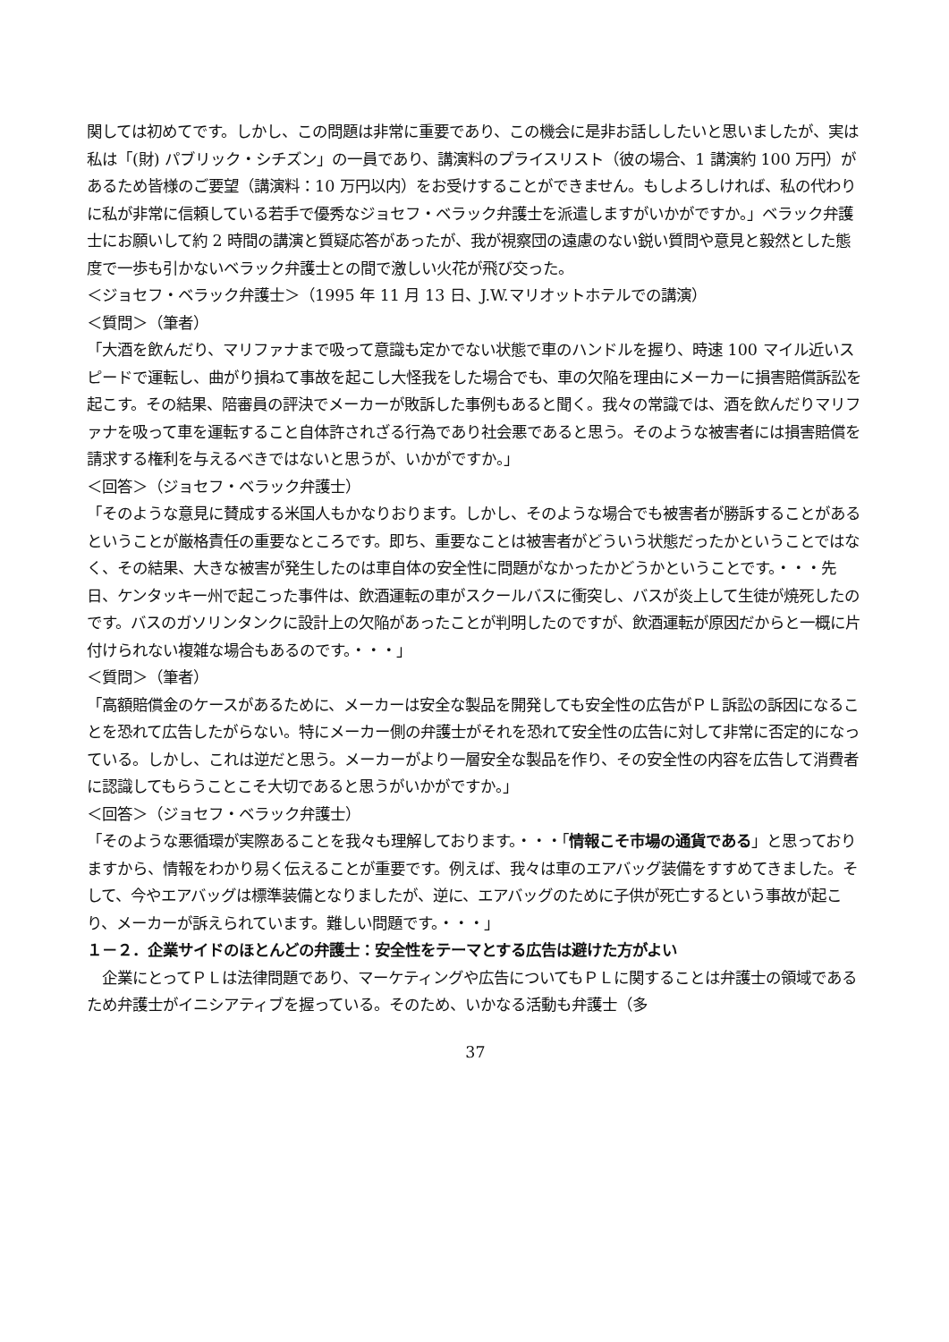関しては初めてです。しかし、この問題は非常に重要であり、この機会に是非お話ししたいと思いましたが、実は私は「(財) パブリック・シチズン」の一員であり、講演料のプライスリスト（彼の場合、1 講演約 100 万円）があるため皆様のご要望（講演料：10 万円以内）をお受けすることができません。もしよろしければ、私の代わりに私が非常に信頼している若手で優秀なジョセフ・ベラック弁護士を派遣しますがいかがですか。」ベラック弁護士にお願いして約 2 時間の講演と質疑応答があったが、我が視察団の遠慮のない鋭い質問や意見と毅然とした態度で一歩も引かないベラック弁護士との間で激しい火花が飛び交った。
＜ジョセフ・ベラック弁護士＞（1995 年 11 月 13 日、J.W.マリオットホテルでの講演）
＜質問＞（筆者）
「大酒を飲んだり、マリファナまで吸って意識も定かでない状態で車のハンドルを握り、時速 100 マイル近いスピードで運転し、曲がり損ねて事故を起こし大怪我をした場合でも、車の欠陥を理由にメーカーに損害賠償訴訟を起こす。その結果、陪審員の評決でメーカーが敗訴した事例もあると聞く。我々の常識では、酒を飲んだりマリファナを吸って車を運転すること自体許されざる行為であり社会悪であると思う。そのような被害者には損害賠償を請求する権利を与えるべきではないと思うが、いかがですか。」
＜回答＞（ジョセフ・ベラック弁護士）
「そのような意見に賛成する米国人もかなりおります。しかし、そのような場合でも被害者が勝訴することがあるということが厳格責任の重要なところです。即ち、重要なことは被害者がどういう状態だったかということではなく、その結果、大きな被害が発生したのは車自体の安全性に問題がなかったかどうかということです。・・・先日、ケンタッキー州で起こった事件は、飲酒運転の車がスクールバスに衝突し、バスが炎上して生徒が焼死したのです。バスのガソリンタンクに設計上の欠陥があったことが判明したのですが、飲酒運転が原因だからと一概に片付けられない複雑な場合もあるのです。・・・」
＜質問＞（筆者）
「高額賠償金のケースがあるために、メーカーは安全な製品を開発しても安全性の広告がＰＬ訴訟の訴因になることを恐れて広告したがらない。特にメーカー側の弁護士がそれを恐れて安全性の広告に対して非常に否定的になっている。しかし、これは逆だと思う。メーカーがより一層安全な製品を作り、その安全性の内容を広告して消費者に認識してもらうことこそ大切であると思うがいかがですか。」
＜回答＞（ジョセフ・ベラック弁護士）
「そのような悪循環が実際あることを我々も理解しております。・・・「情報こそ市場の通貨である」と思っておりますから、情報をわかり易く伝えることが重要です。例えば、我々は車のエアバッグ装備をすすめてきました。そして、今やエアバッグは標準装備となりましたが、逆に、エアバッグのために子供が死亡するという事故が起こり、メーカーが訴えられています。難しい問題です。・・・」
１－２．企業サイドのほとんどの弁護士：安全性をテーマとする広告は避けた方がよい
　企業にとってＰＬは法律問題であり、マーケティングや広告についてもＰＬに関することは弁護士の領域であるため弁護士がイニシアティブを握っている。そのため、いかなる活動も弁護士（多
37